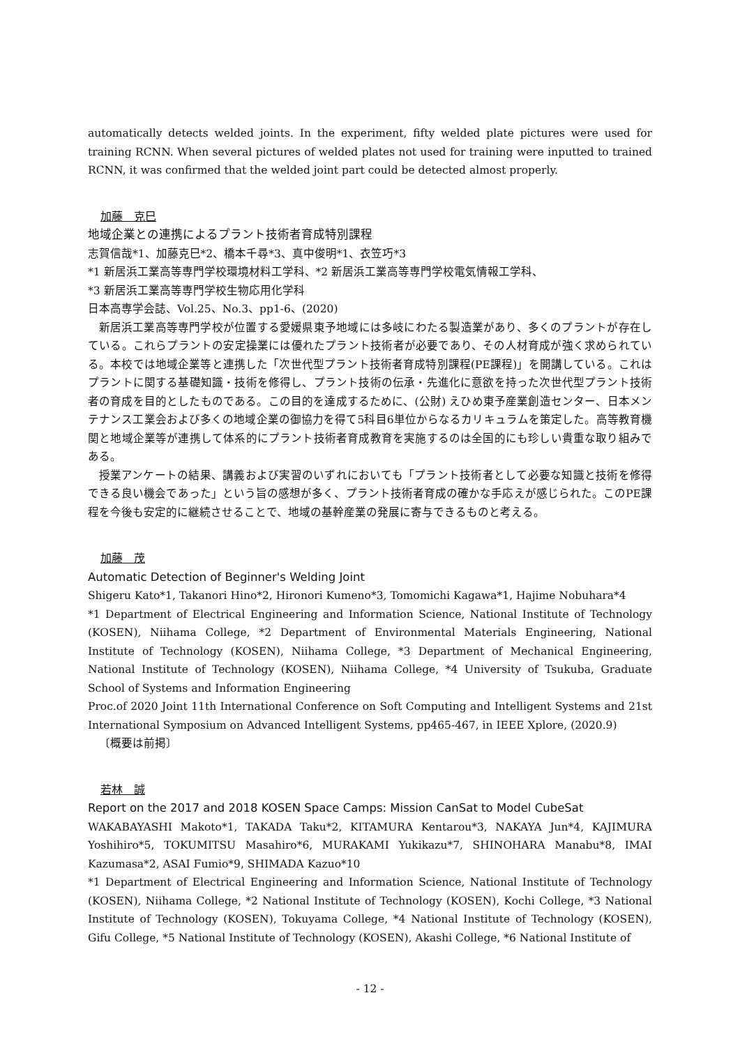automatically detects welded joints. In the experiment, fifty welded plate pictures were used for training RCNN. When several pictures of welded plates not used for training were inputted to trained RCNN, it was confirmed that the welded joint part could be detected almost properly.
加藤　克巳
地域企業との連携によるプラント技術者育成特別課程
志賀信哉*1、加藤克巳*2、橋本千尋*3、真中俊明*1、衣笠巧*3
*1 新居浜工業高等専門学校環境材料工学科、*2 新居浜工業高等専門学校電気情報工学科、
*3 新居浜工業高等専門学校生物応用化学科
日本高専学会誌、Vol.25、No.3、pp1-6、(2020)
新居浜工業高等専門学校が位置する愛媛県東予地域には多岐にわたる製造業があり、多くのプラントが存在している。これらプラントの安定操業には優れたプラント技術者が必要であり、その人材育成が強く求められている。本校では地域企業等と連携した「次世代型プラント技術者育成特別課程(PE課程)」を開講している。これはプラントに関する基礎知識・技術を修得し、プラント技術の伝承・先進化に意欲を持った次世代型プラント技術者の育成を目的としたものである。この目的を達成するために、(公財) えひめ東予産業創造センター、日本メンテナンス工業会および多くの地域企業の御協力を得て5科目6単位からなるカリキュラムを策定した。高等教育機関と地域企業等が連携して体系的にプラント技術者育成教育を実施するのは全国的にも珍しい貴重な取り組みである。
授業アンケートの結果、講義および実習のいずれにおいても「プラント技術者として必要な知識と技術を修得できる良い機会であった」という旨の感想が多く、プラント技術者育成の確かな手応えが感じられた。このPE課程を今後も安定的に継続させることで、地域の基幹産業の発展に寄与できるものと考える。
加藤　茂
Automatic Detection of Beginner's Welding Joint
Shigeru Kato*1, Takanori Hino*2, Hironori Kumeno*3, Tomomichi Kagawa*1, Hajime Nobuhara*4
*1 Department of Electrical Engineering and Information Science, National Institute of Technology (KOSEN), Niihama College, *2 Department of Environmental Materials Engineering, National Institute of Technology (KOSEN), Niihama College, *3 Department of Mechanical Engineering, National Institute of Technology (KOSEN), Niihama College, *4 University of Tsukuba, Graduate School of Systems and Information Engineering
Proc.of 2020 Joint 11th International Conference on Soft Computing and Intelligent Systems and 21st International Symposium on Advanced Intelligent Systems, pp465-467, in IEEE Xplore, (2020.9)
〔概要は前掲〕
若林　誠
Report on the 2017 and 2018 KOSEN Space Camps: Mission CanSat to Model CubeSat
WAKABAYASHI Makoto*1, TAKADA Taku*2, KITAMURA Kentarou*3, NAKAYA Jun*4, KAJIMURA Yoshihiro*5, TOKUMITSU Masahiro*6, MURAKAMI Yukikazu*7, SHINOHARA Manabu*8, IMAI Kazumasa*2, ASAI Fumio*9, SHIMADA Kazuo*10
*1 Department of Electrical Engineering and Information Science, National Institute of Technology (KOSEN), Niihama College, *2 National Institute of Technology (KOSEN), Kochi College, *3 National Institute of Technology (KOSEN), Tokuyama College, *4 National Institute of Technology (KOSEN), Gifu College, *5 National Institute of Technology (KOSEN), Akashi College, *6 National Institute of
- 12 -